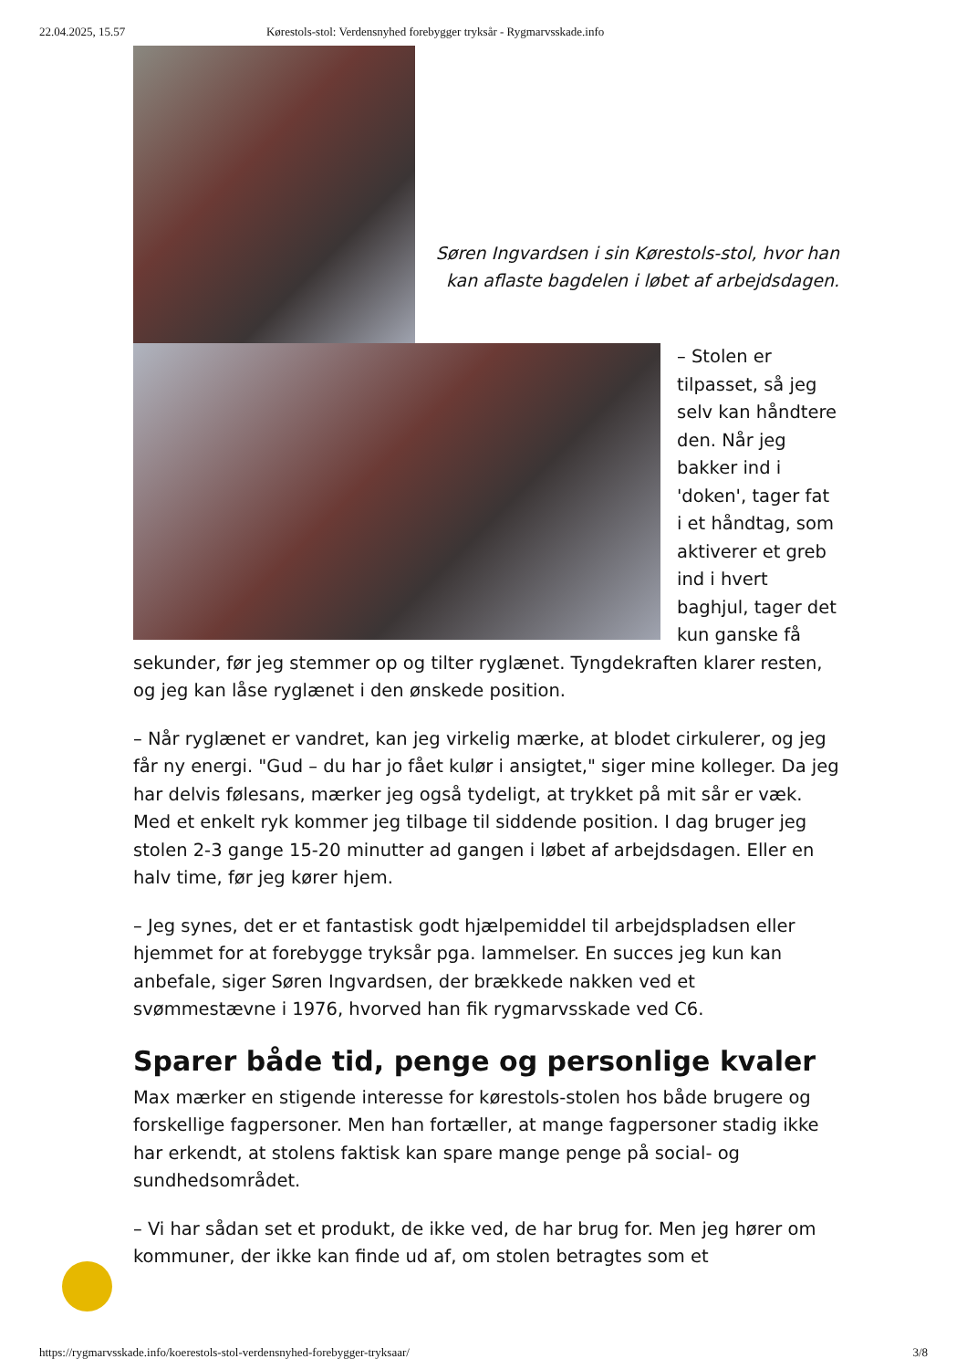22.04.2025, 15.57 Kørestols-stol: Verdensnyhed forebygger tryksår - Rygmarvsskade.info
Søren Ingvardsen i sin Kørestols-stol, hvor han kan aflaste bagdelen i løbet af arbejdsdagen.
– Stolen er tilpasset, så jeg selv kan håndtere den. Når jeg bakker ind i 'doken', tager fat i et håndtag, som aktiverer et greb ind i hvert baghjul, tager det kun ganske få sekunder, før jeg stemmer op og tilter ryglænet. Tyngdekraften klarer resten, og jeg kan låse ryglænet i den ønskede position.
– Når ryglænet er vandret, kan jeg virkelig mærke, at blodet cirkulerer, og jeg får ny energi. "Gud – du har jo fået kulør i ansigtet," siger mine kolleger. Da jeg har delvis følesans, mærker jeg også tydeligt, at trykket på mit sår er væk. Med et enkelt ryk kommer jeg tilbage til siddende position. I dag bruger jeg stolen 2-3 gange 15-20 minutter ad gangen i løbet af arbejdsdagen. Eller en halv time, før jeg kører hjem.
– Jeg synes, det er et fantastisk godt hjælpemiddel til arbejdspladsen eller hjemmet for at forebygge tryksår pga. lammelser. En succes jeg kun kan anbefale, siger Søren Ingvardsen, der brækkede nakken ved et svømmestævne i 1976, hvorved han fik rygmarvsskade ved C6.
Sparer både tid, penge og personlige kvaler
Max mærker en stigende interesse for kørestols-stolen hos både brugere og forskellige fagpersoner. Men han fortæller, at mange fagpersoner stadig ikke har erkendt, at stolens faktisk kan spare mange penge på social- og sundhedsområdet.
– Vi har sådan set et produkt, de ikke ved, de har brug for. Men jeg hører om kommuner, der ikke kan finde ud af, om stolen betragtes som et
https://rygmarvsskade.info/koerestols-stol-verdensnyhed-forebygger-tryksaar/ 3/8